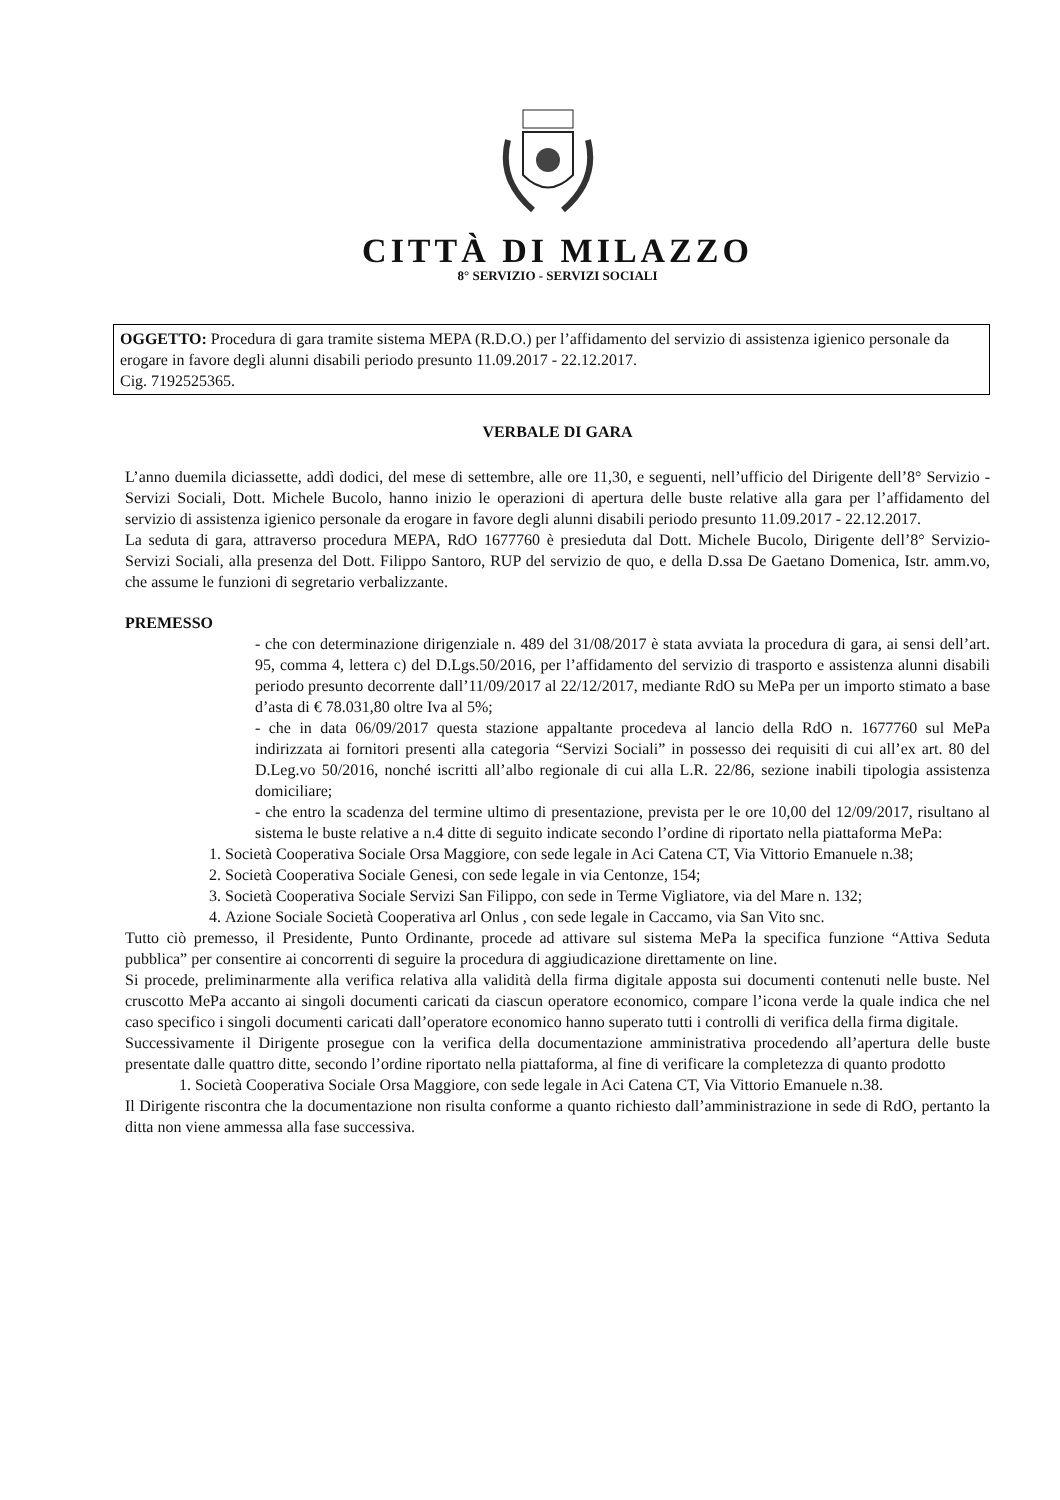CITTÀ DI MILAZZO
8° SERVIZIO - SERVIZI SOCIALI
OGGETTO: Procedura di gara tramite sistema MEPA (R.D.O.) per l’affidamento del servizio di assistenza igienico personale da erogare in favore degli alunni disabili periodo presunto 11.09.2017 - 22.12.2017.
Cig. 7192525365.
VERBALE DI GARA
L’anno duemila diciassette, addì dodici, del mese di settembre, alle ore 11,30, e seguenti, nell’ufficio del Dirigente dell’8° Servizio - Servizi Sociali, Dott. Michele Bucolo, hanno inizio le operazioni di apertura delle buste relative alla gara per l’affidamento del servizio di assistenza igienico personale da erogare in favore degli alunni disabili periodo presunto 11.09.2017 - 22.12.2017.
La seduta di gara, attraverso procedura MEPA, RdO 1677760 è presieduta dal Dott. Michele Bucolo, Dirigente dell’8° Servizio-Servizi Sociali, alla presenza del Dott. Filippo Santoro, RUP del servizio de quo, e della D.ssa De Gaetano Domenica, Istr. amm.vo, che assume le funzioni di segretario verbalizzante.
PREMESSO
- che con determinazione dirigenziale n. 489 del 31/08/2017 è stata avviata la procedura di gara, ai sensi dell’art. 95, comma 4, lettera c) del D.Lgs.50/2016, per l’affidamento del servizio di trasporto e assistenza alunni disabili periodo presunto decorrente dall’11/09/2017 al 22/12/2017, mediante RdO su MePa per un importo stimato a base d’asta di € 78.031,80 oltre Iva al 5%;
- che in data 06/09/2017 questa stazione appaltante procedeva al lancio della RdO n. 1677760 sul MePa indirizzata ai fornitori presenti alla categoria “Servizi Sociali” in possesso dei requisiti di cui all’ex art. 80 del D.Leg.vo 50/2016, nonché iscritti all’albo regionale di cui alla L.R. 22/86, sezione inabili tipologia assistenza domiciliare;
- che entro la scadenza del termine ultimo di presentazione, prevista per le ore 10,00 del 12/09/2017, risultano al sistema le buste relative a n.4 ditte di seguito indicate secondo l’ordine di riportato nella piattaforma MePa:
1. Società Cooperativa Sociale Orsa Maggiore, con sede legale in Aci Catena CT, Via Vittorio Emanuele n.38;
2. Società Cooperativa Sociale Genesi, con sede legale in via Centonze, 154;
3. Società Cooperativa Sociale Servizi San Filippo, con sede in Terme Vigliatore, via del Mare n. 132;
4. Azione Sociale Società Cooperativa arl Onlus , con sede legale in Caccamo, via San Vito snc.
Tutto ciò premesso, il Presidente, Punto Ordinante, procede ad attivare sul sistema MePa la specifica funzione “Attiva Seduta pubblica” per consentire ai concorrenti di seguire la procedura di aggiudicazione direttamente on line.
Si procede, preliminarmente alla verifica relativa alla validità della firma digitale apposta sui documenti contenuti nelle buste. Nel cruscotto MePa accanto ai singoli documenti caricati da ciascun operatore economico, compare l’icona verde la quale indica che nel caso specifico i singoli documenti caricati dall’operatore economico hanno superato tutti i controlli di verifica della firma digitale.
Successivamente il Dirigente prosegue con la verifica della documentazione amministrativa procedendo all’apertura delle buste presentate dalle quattro ditte, secondo l’ordine riportato nella piattaforma, al fine di verificare la completezza di quanto prodotto
1. Società Cooperativa Sociale Orsa Maggiore, con sede legale in Aci Catena CT, Via Vittorio Emanuele n.38.
Il Dirigente riscontra che la documentazione non risulta conforme a quanto richiesto dall’amministrazione in sede di RdO, pertanto la ditta non viene ammessa alla fase successiva.